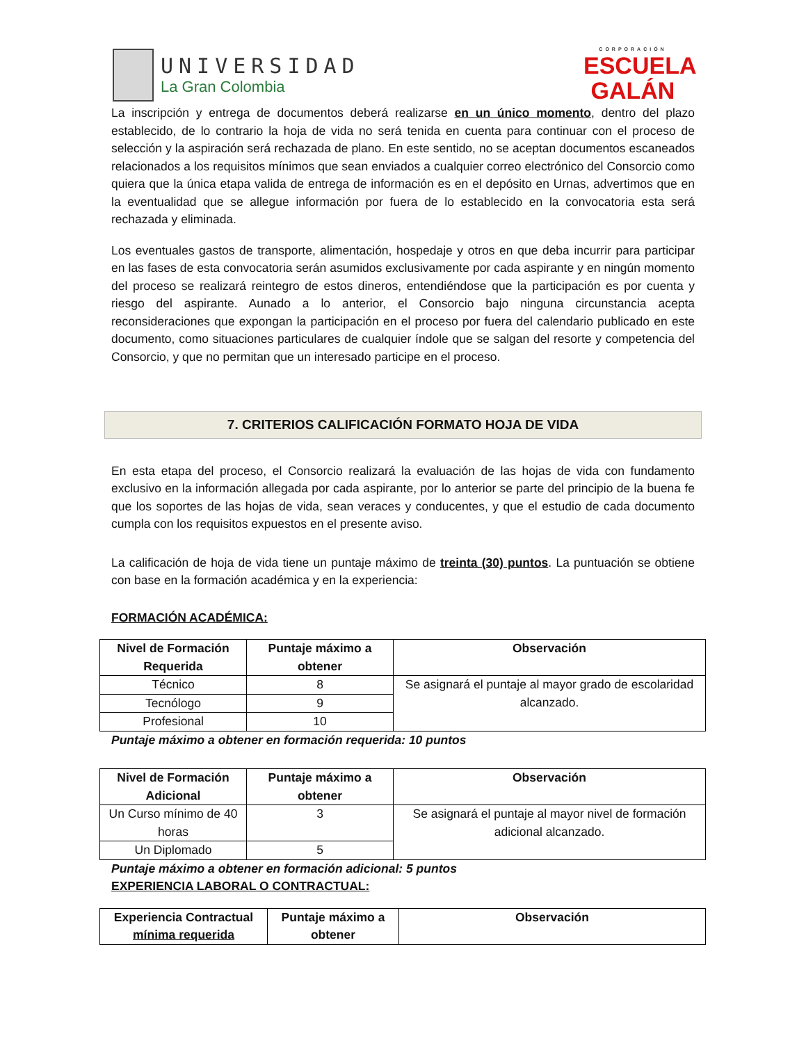UNIVERSIDAD
La Gran Colombia
CORPORACIÓN
ESCUELA GALÁN
La inscripción y entrega de documentos deberá realizarse en un único momento, dentro del plazo establecido, de lo contrario la hoja de vida no será tenida en cuenta para continuar con el proceso de selección y la aspiración será rechazada de plano. En este sentido, no se aceptan documentos escaneados relacionados a los requisitos mínimos que sean enviados a cualquier correo electrónico del Consorcio como quiera que la única etapa valida de entrega de información es en el depósito en Urnas, advertimos que en la eventualidad que se allegue información por fuera de lo establecido en la convocatoria esta será rechazada y eliminada.
Los eventuales gastos de transporte, alimentación, hospedaje y otros en que deba incurrir para participar en las fases de esta convocatoria serán asumidos exclusivamente por cada aspirante y en ningún momento del proceso se realizará reintegro de estos dineros, entendiéndose que la participación es por cuenta y riesgo del aspirante. Aunado a lo anterior, el Consorcio bajo ninguna circunstancia acepta reconsideraciones que expongan la participación en el proceso por fuera del calendario publicado en este documento, como situaciones particulares de cualquier índole que se salgan del resorte y competencia del Consorcio, y que no permitan que un interesado participe en el proceso.
7. CRITERIOS CALIFICACIÓN FORMATO HOJA DE VIDA
En esta etapa del proceso, el Consorcio realizará la evaluación de las hojas de vida con fundamento exclusivo en la información allegada por cada aspirante, por lo anterior se parte del principio de la buena fe que los soportes de las hojas de vida, sean veraces y conducentes, y que el estudio de cada documento cumpla con los requisitos expuestos en el presente aviso.
La calificación de hoja de vida tiene un puntaje máximo de treinta (30) puntos. La puntuación se obtiene con base en la formación académica y en la experiencia:
FORMACIÓN ACADÉMICA:
| Nivel de Formación Requerida | Puntaje máximo a obtener | Observación |
| --- | --- | --- |
| Técnico | 8 | Se asignará el puntaje al mayor grado de escolaridad alcanzado. |
| Tecnólogo | 9 | |
| Profesional | 10 | |
Puntaje máximo a obtener en formación requerida: 10 puntos
| Nivel de Formación Adicional | Puntaje máximo a obtener | Observación |
| --- | --- | --- |
| Un Curso mínimo de 40 horas | 3 | Se asignará el puntaje al mayor nivel de formación adicional alcanzado. |
| Un Diplomado | 5 | |
Puntaje máximo a obtener en formación adicional: 5 puntos
EXPERIENCIA LABORAL O CONTRACTUAL:
| Experiencia Contractual mínima requerida | Puntaje máximo a obtener | Observación |
| --- | --- | --- |